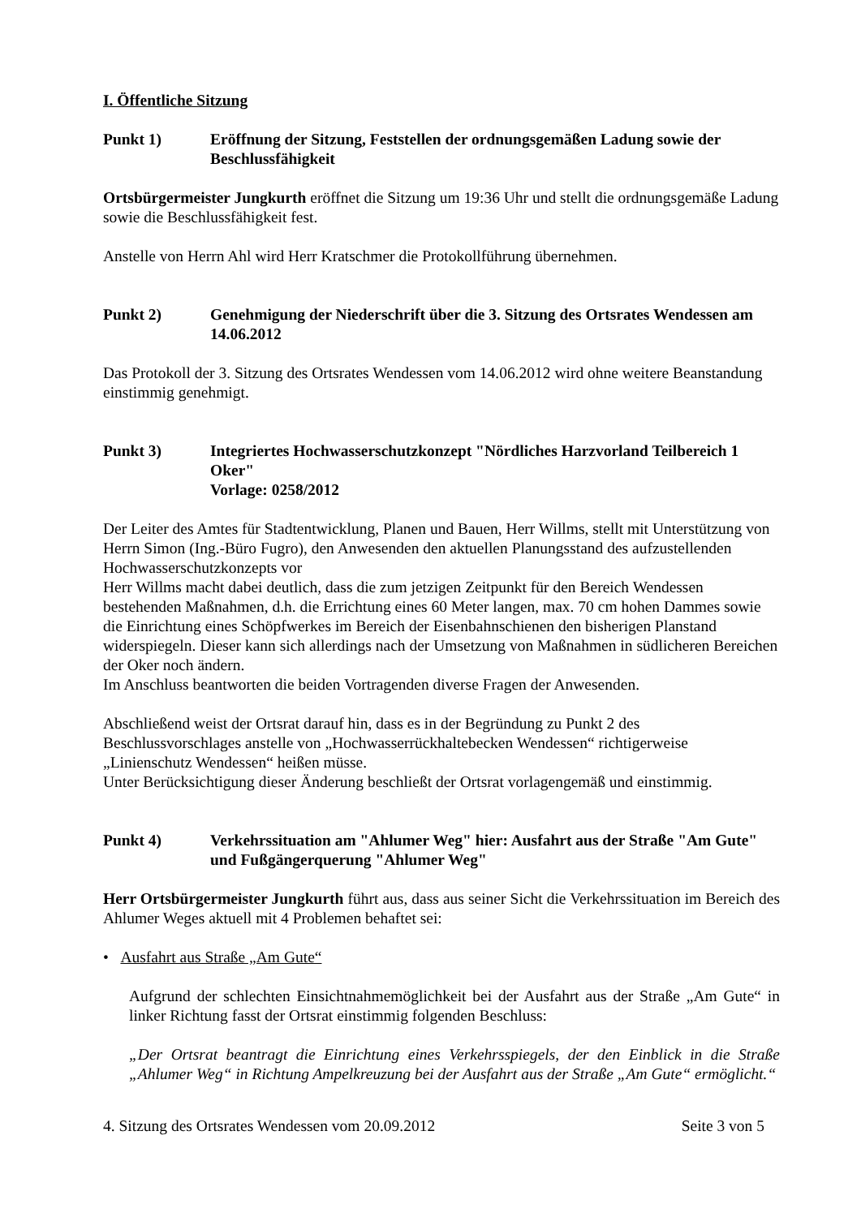I. Öffentliche Sitzung
Punkt 1) Eröffnung der Sitzung, Feststellen der ordnungsgemäßen Ladung sowie der Beschlussfähigkeit
Ortsbürgermeister Jungkurth eröffnet die Sitzung um 19:36 Uhr und stellt die ordnungsgemäße Ladung sowie die Beschlussfähigkeit fest.
Anstelle von Herrn Ahl wird Herr Kratschmer die Protokollführung übernehmen.
Punkt 2) Genehmigung der Niederschrift über die 3. Sitzung des Ortsrates Wendessen am 14.06.2012
Das Protokoll der 3. Sitzung des Ortsrates Wendessen vom 14.06.2012 wird ohne weitere Beanstandung einstimmig genehmigt.
Punkt 3) Integriertes Hochwasserschutzkonzept "Nördliches Harzvorland Teilbereich 1 Oker"
Vorlage: 0258/2012
Der Leiter des Amtes für Stadtentwicklung, Planen und Bauen, Herr Willms, stellt mit Unterstützung von Herrn Simon (Ing.-Büro Fugro), den Anwesenden den aktuellen Planungsstand des aufzustellenden Hochwasserschutzkonzepts vor
Herr Willms macht dabei deutlich, dass die zum jetzigen Zeitpunkt für den Bereich Wendessen bestehenden Maßnahmen, d.h. die Errichtung eines 60 Meter langen, max. 70 cm hohen Dammes sowie die Einrichtung eines Schöpfwerkes im Bereich der Eisenbahnschienen den bisherigen Planstand widerspiegeln. Dieser kann sich allerdings nach der Umsetzung von Maßnahmen in südlicheren Bereichen der Oker noch ändern.
Im Anschluss beantworten die beiden Vortragenden diverse Fragen der Anwesenden.
Abschließend weist der Ortsrat darauf hin, dass es in der Begründung zu Punkt 2 des Beschlussvorschlages anstelle von „Hochwasserrückhaltebecken Wendessen“ richtigerweise „Linienschutz Wendessen“ heißen müsse.
Unter Berücksichtigung dieser Änderung beschließt der Ortsrat vorlagengemäß und einstimmig.
Punkt 4) Verkehrssituation am "Ahlumer Weg" hier: Ausfahrt aus der Straße "Am Gute" und Fußgängerquerung "Ahlumer Weg"
Herr Ortsbürgermeister Jungkurth führt aus, dass aus seiner Sicht die Verkehrssituation im Bereich des Ahlumer Weges aktuell mit 4 Problemen behaftet sei:
• Ausfahrt aus Straße „Am Gute“
Aufgrund der schlechten Einsichtnahmemöglichkeit bei der Ausfahrt aus der Straße „Am Gute“ in linker Richtung fasst der Ortsrat einstimmig folgenden Beschluss:
„Der Ortsrat beantragt die Einrichtung eines Verkehrsspiegels, der den Einblick in die Straße „Ahlumer Weg“ in Richtung Ampelkreuzung bei der Ausfahrt aus der Straße „Am Gute“ ermöglicht.“
4. Sitzung des Ortsrates Wendessen vom 20.09.2012 Seite 3 von 5